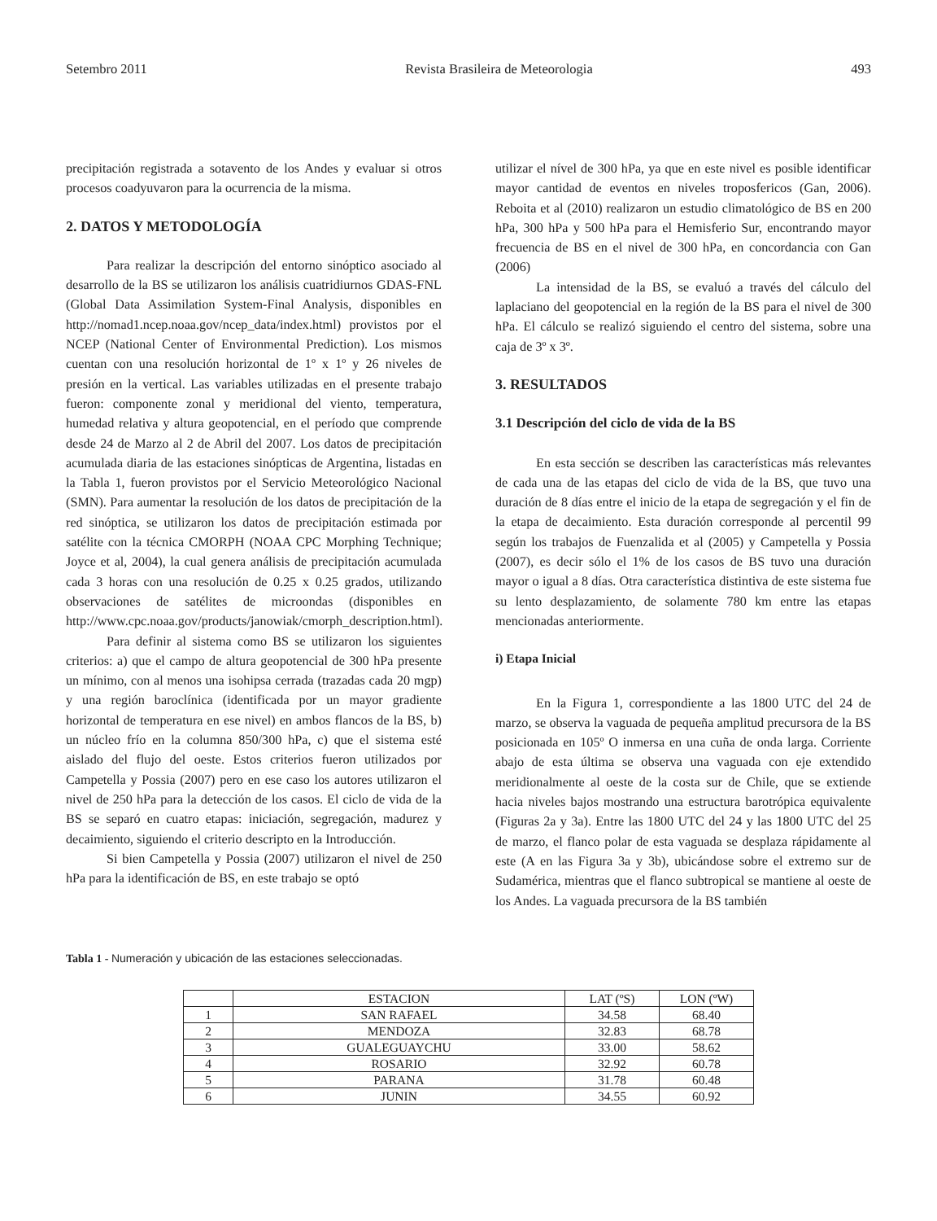Setembro 2011 Revista Brasileira de Meteorologia 493
precipitación registrada a sotavento de los Andes y evaluar si otros procesos coadyuvaron para la ocurrencia de la misma.
2. DATOS Y METODOLOGÍA
Para realizar la descripción del entorno sinóptico asociado al desarrollo de la BS se utilizaron los análisis cuatridiurnos GDAS-FNL (Global Data Assimilation System-Final Analysis, disponibles en http://nomad1.ncep.noaa.gov/ncep_data/index.html) provistos por el NCEP (National Center of Environmental Prediction). Los mismos cuentan con una resolución horizontal de 1º x 1º y 26 niveles de presión en la vertical. Las variables utilizadas en el presente trabajo fueron: componente zonal y meridional del viento, temperatura, humedad relativa y altura geopotencial, en el período que comprende desde 24 de Marzo al 2 de Abril del 2007. Los datos de precipitación acumulada diaria de las estaciones sinópticas de Argentina, listadas en la Tabla 1, fueron provistos por el Servicio Meteorológico Nacional (SMN). Para aumentar la resolución de los datos de precipitación de la red sinóptica, se utilizaron los datos de precipitación estimada por satélite con la técnica CMORPH (NOAA CPC Morphing Technique; Joyce et al, 2004), la cual genera análisis de precipitación acumulada cada 3 horas con una resolución de 0.25 x 0.25 grados, utilizando observaciones de satélites de microondas (disponibles en http://www.cpc.noaa.gov/products/janowiak/cmorph_description.html).
Para definir al sistema como BS se utilizaron los siguientes criterios: a) que el campo de altura geopotencial de 300 hPa presente un mínimo, con al menos una isohipsa cerrada (trazadas cada 20 mgp) y una región baroclínica (identificada por un mayor gradiente horizontal de temperatura en ese nivel) en ambos flancos de la BS, b) un núcleo frío en la columna 850/300 hPa, c) que el sistema esté aislado del flujo del oeste. Estos criterios fueron utilizados por Campetella y Possia (2007) pero en ese caso los autores utilizaron el nivel de 250 hPa para la detección de los casos. El ciclo de vida de la BS se separó en cuatro etapas: iniciación, segregación, madurez y decaimiento, siguiendo el criterio descripto en la Introducción.
Si bien Campetella y Possia (2007) utilizaron el nivel de 250 hPa para la identificación de BS, en este trabajo se optó
utilizar el nível de 300 hPa, ya que en este nivel es posible identificar mayor cantidad de eventos en niveles troposfericos (Gan, 2006). Reboita et al (2010) realizaron un estudio climatológico de BS en 200 hPa, 300 hPa y 500 hPa para el Hemisferio Sur, encontrando mayor frecuencia de BS en el nivel de 300 hPa, en concordancia con Gan (2006)
La intensidad de la BS, se evaluó a través del cálculo del laplaciano del geopotencial en la región de la BS para el nivel de 300 hPa. El cálculo se realizó siguiendo el centro del sistema, sobre una caja de 3º x 3º.
3. RESULTADOS
3.1 Descripción del ciclo de vida de la BS
En esta sección se describen las características más relevantes de cada una de las etapas del ciclo de vida de la BS, que tuvo una duración de 8 días entre el inicio de la etapa de segregación y el fin de la etapa de decaimiento. Esta duración corresponde al percentil 99 según los trabajos de Fuenzalida et al (2005) y Campetella y Possia (2007), es decir sólo el 1% de los casos de BS tuvo una duración mayor o igual a 8 días. Otra característica distintiva de este sistema fue su lento desplazamiento, de solamente 780 km entre las etapas mencionadas anteriormente.
i) Etapa Inicial
En la Figura 1, correspondiente a las 1800 UTC del 24 de marzo, se observa la vaguada de pequeña amplitud precursora de la BS posicionada en 105º O inmersa en una cuña de onda larga. Corriente abajo de esta última se observa una vaguada con eje extendido meridionalmente al oeste de la costa sur de Chile, que se extiende hacia niveles bajos mostrando una estructura barotrópica equivalente (Figuras 2a y 3a). Entre las 1800 UTC del 24 y las 1800 UTC del 25 de marzo, el flanco polar de esta vaguada se desplaza rápidamente al este (A en las Figura 3a y 3b), ubicándose sobre el extremo sur de Sudamérica, mientras que el flanco subtropical se mantiene al oeste de los Andes. La vaguada precursora de la BS también
Tabla 1 - Numeración y ubicación de las estaciones seleccionadas.
| | ESTACION | LAT (ºS) | LON (ºW) |
| 1 | SAN RAFAEL | 34.58 | 68.40 |
| 2 | MENDOZA | 32.83 | 68.78 |
| 3 | GUALEGUAYCHU | 33.00 | 58.62 |
| 4 | ROSARIO | 32.92 | 60.78 |
| 5 | PARANA | 31.78 | 60.48 |
| 6 | JUNIN | 34.55 | 60.92 |